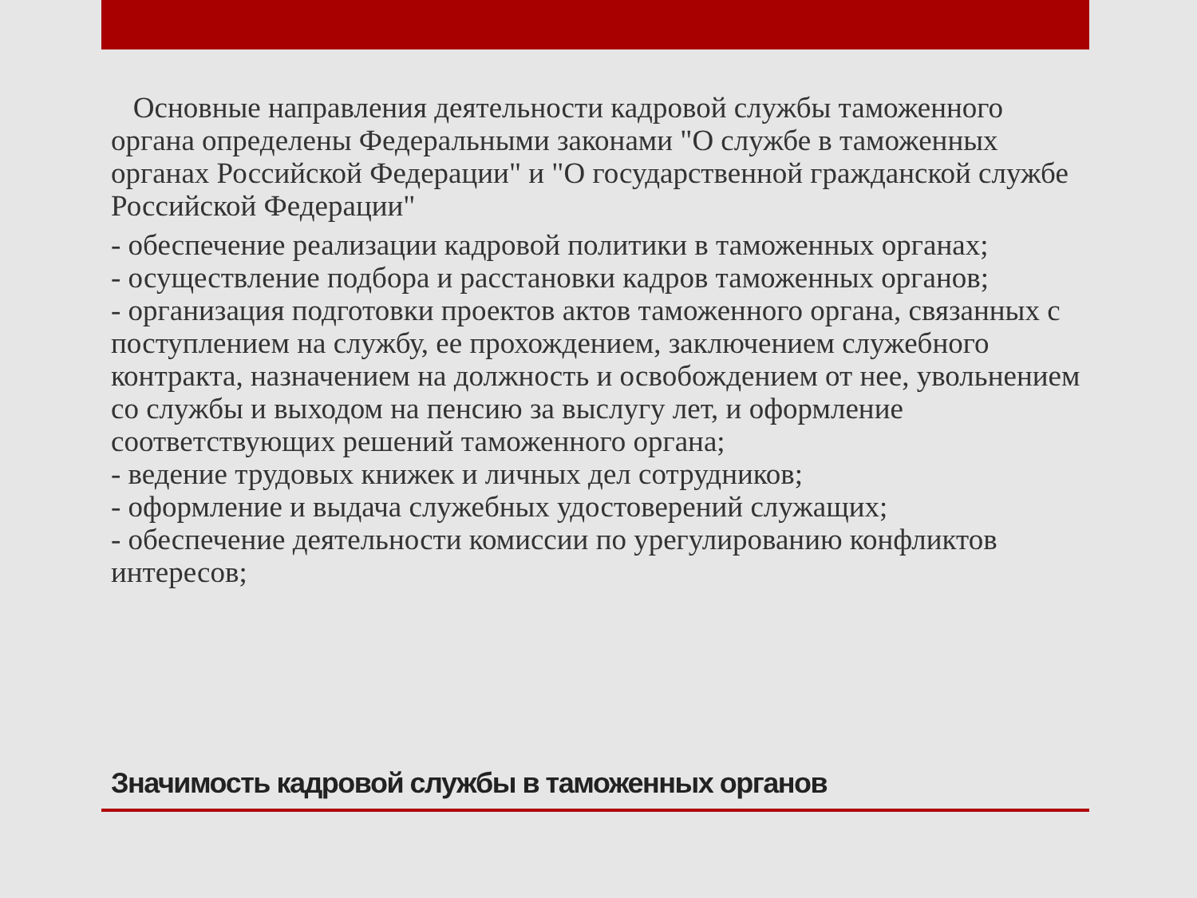Основные направления деятельности кадровой службы таможенного органа определены Федеральными законами "О службе в таможенных органах Российской Федерации" и "О государственной гражданской службе Российской Федерации"
- обеспечение реализации кадровой политики в таможенных органах;
- осуществление подбора и расстановки кадров таможенных органов;
- организация подготовки проектов актов таможенного органа, связанных с поступлением на службу, ее прохождением, заключением служебного контракта, назначением на должность и освобождением от нее, увольнением со службы и выходом на пенсию за выслугу лет, и оформление соответствующих решений таможенного органа;
- ведение трудовых книжек и личных дел сотрудников;
- оформление и выдача служебных удостоверений служащих;
- обеспечение деятельности комиссии по урегулированию конфликтов интересов;
Значимость кадровой службы в таможенных органов